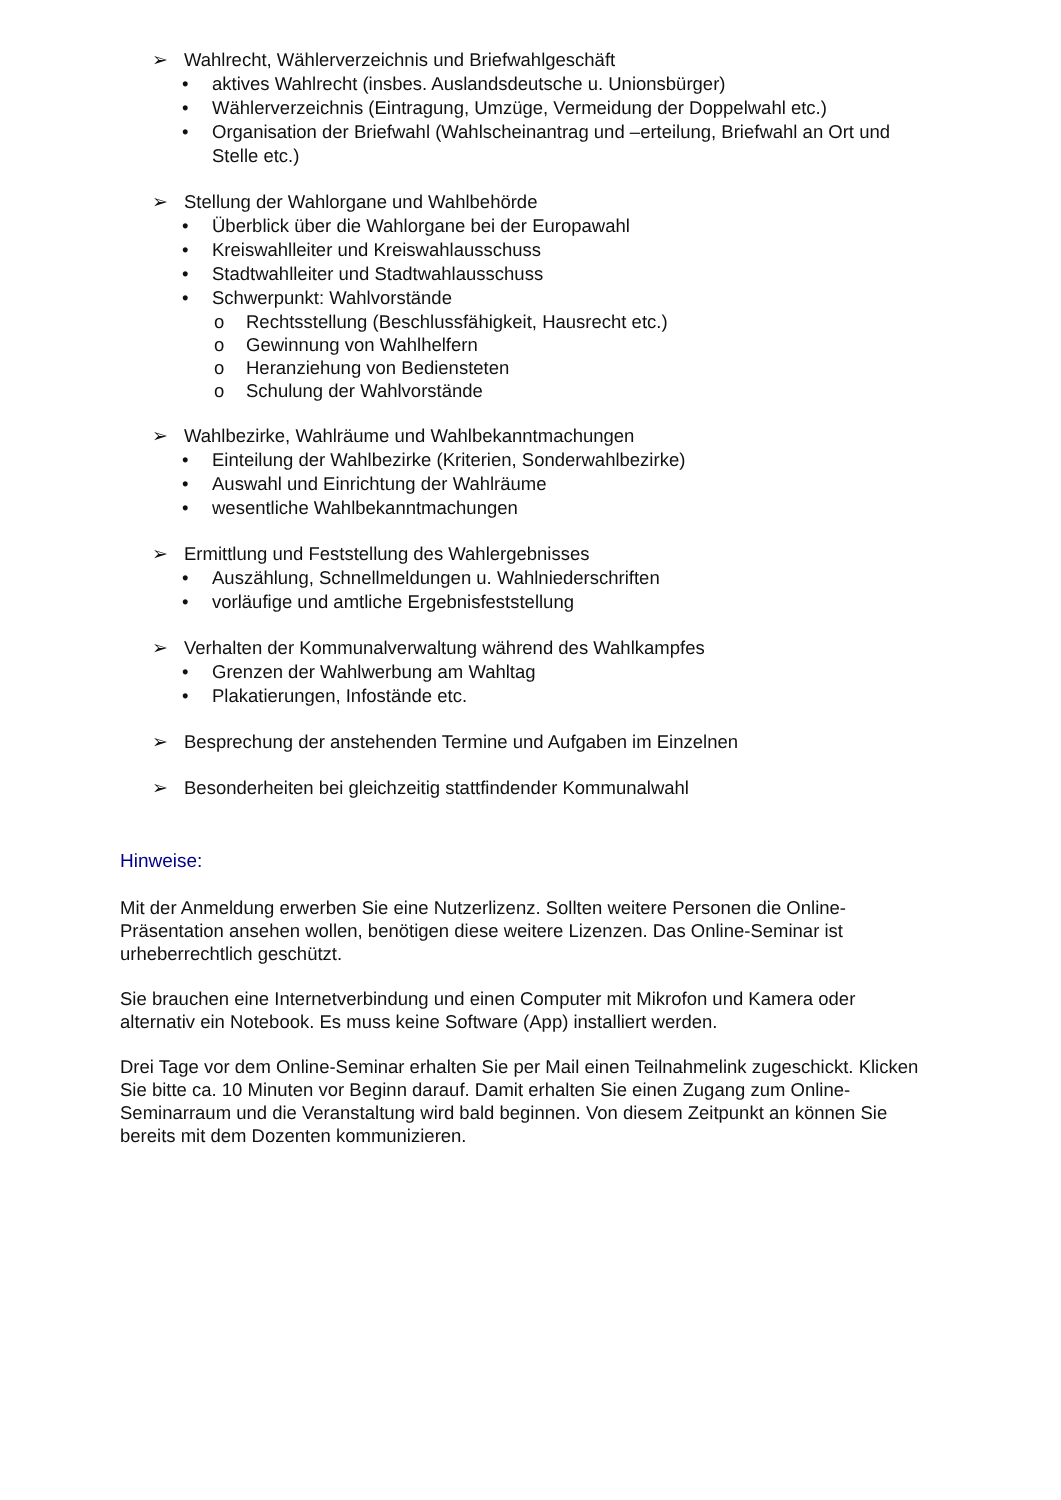➢ Wahlrecht, Wählerverzeichnis und Briefwahlgeschäft
• aktives Wahlrecht (insbes. Auslandsdeutsche u. Unionsbürger)
• Wählerverzeichnis (Eintragung, Umzüge, Vermeidung der Doppelwahl etc.)
• Organisation der Briefwahl (Wahlscheinantrag und –erteilung, Briefwahl an Ort und Stelle etc.)
➢ Stellung der Wahlorgane und Wahlbehörde
• Überblick über die Wahlorgane bei der Europawahl
• Kreiswahlleiter und Kreiswahlausschuss
• Stadtwahlleiter und Stadtwahlausschuss
• Schwerpunkt: Wahlvorstände
o Rechtsstellung (Beschlussfähigkeit, Hausrecht etc.)
o Gewinnung von Wahlhelfern
o Heranziehung von Bediensteten
o Schulung der Wahlvorstände
➢ Wahlbezirke, Wahlräume und Wahlbekanntmachungen
• Einteilung der Wahlbezirke (Kriterien, Sonderwahlbezirke)
• Auswahl und Einrichtung der Wahlräume
• wesentliche Wahlbekanntmachungen
➢ Ermittlung und Feststellung des Wahlergebnisses
• Auszählung, Schnellmeldungen u. Wahlniederschriften
• vorläufige und amtliche Ergebnisfeststellung
➢ Verhalten der Kommunalverwaltung während des Wahlkampfes
• Grenzen der Wahlwerbung am Wahltag
• Plakatierungen, Infostände etc.
➢ Besprechung der anstehenden Termine und Aufgaben im Einzelnen
➢ Besonderheiten bei gleichzeitig stattfindender Kommunalwahl
Hinweise:
Mit der Anmeldung erwerben Sie eine Nutzerlizenz. Sollten weitere Personen die Online-Präsentation ansehen wollen, benötigen diese weitere Lizenzen. Das Online-Seminar ist urheberrechtlich geschützt.
Sie brauchen eine Internetverbindung und einen Computer mit Mikrofon und Kamera oder alternativ ein Notebook. Es muss keine Software (App) installiert werden.
Drei Tage vor dem Online-Seminar erhalten Sie per Mail einen Teilnahmelink zugeschickt. Klicken Sie bitte ca. 10 Minuten vor Beginn darauf. Damit erhalten Sie einen Zugang zum Online-Seminarraum und die Veranstaltung wird bald beginnen. Von diesem Zeitpunkt an können Sie bereits mit dem Dozenten kommunizieren.